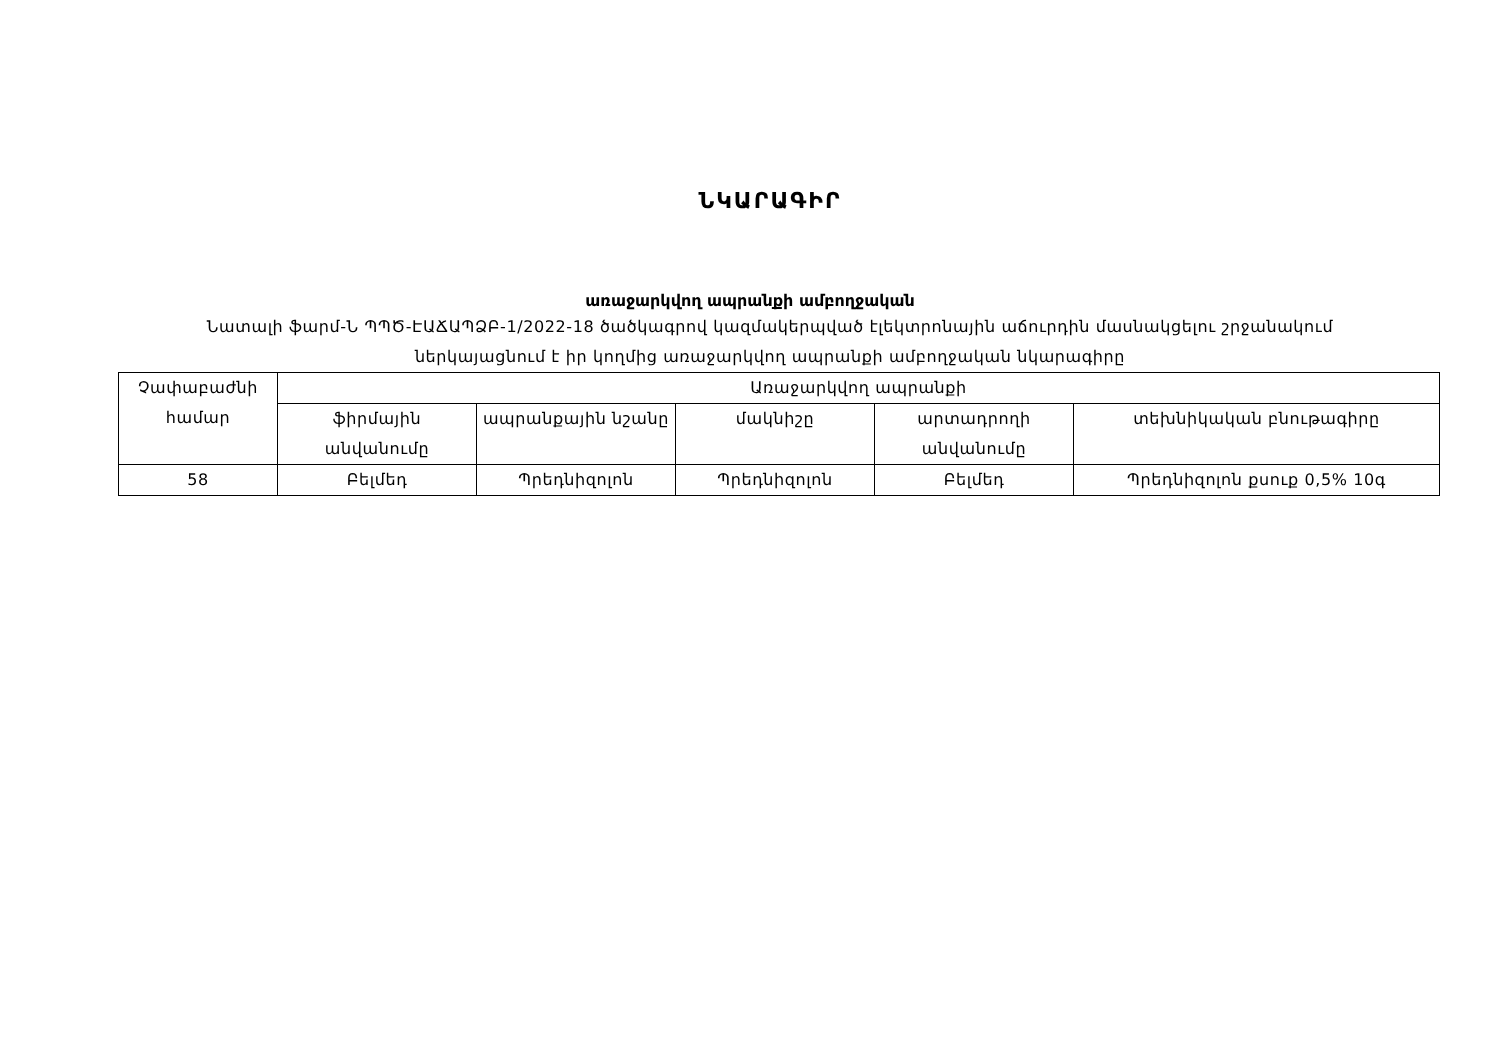ՆԿԱՐԱԳԻՐ
առաջարկվող ապրանքի ամբողջական
Նատալի ֆարմ-Ն ՊՊԾ-ԷԱՃԱՊՁԲ-1/2022-18 ծածկագրով կազմակերպված էլեկտրոնային աճուրդին մասնակցելու շրջանակում ներկայացնում է իր կողմից առաջարկվող ապրանքի ամբողջական նկարագիրը
| Չափաբաժնի համար | Առաջարկվող ապրանքի | | | | |
| --- | --- | --- | --- | --- | --- |
| | ֆիրմային անվանումը | ապրանքային նշանը | մակնիշը | արտադրողի անվանումը | տեխնիկական բնութագիրը |
| 58 | Բելմեդ | Պրեդնիզոլոն | Պրեդնիզոլոն | Բելմեդ | Պրեդնիզոլոն քսուք 0,5% 10գ |